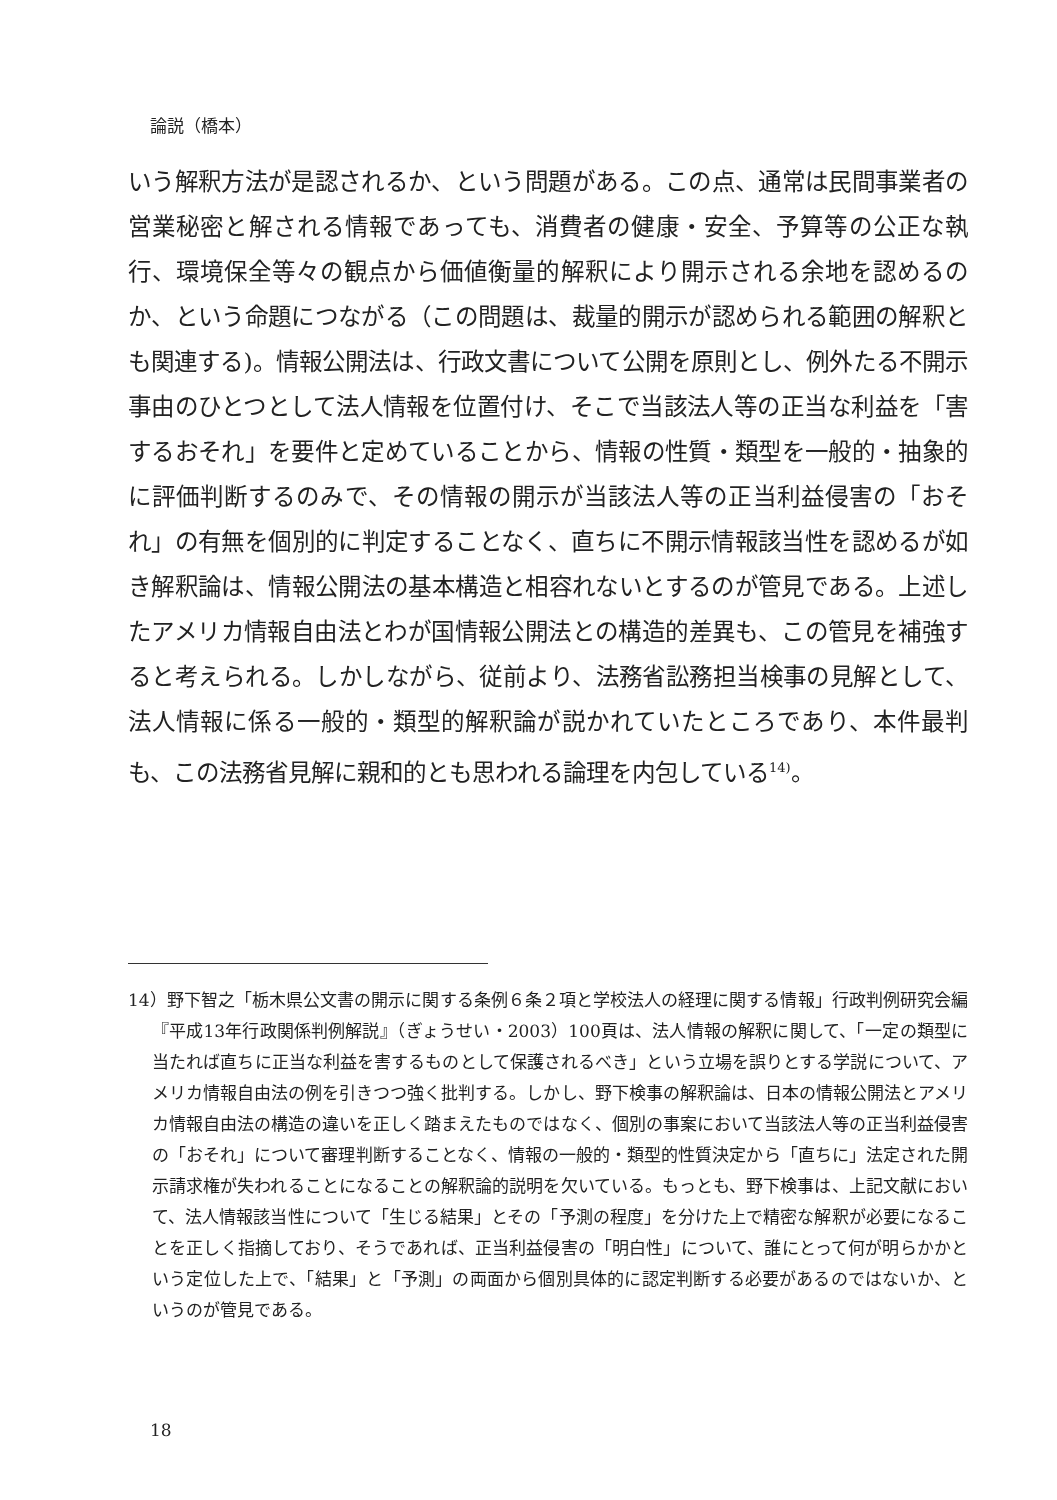論説（橋本）
いう解釈方法が是認されるか、という問題がある。この点、通常は民間事業者の営業秘密と解される情報であっても、消費者の健康・安全、予算等の公正な執行、環境保全等々の観点から価値衡量的解釈により開示される余地を認めるのか、という命題につながる（この問題は、裁量的開示が認められる範囲の解釈とも関連する)。情報公開法は、行政文書について公開を原則とし、例外たる不開示事由のひとつとして法人情報を位置付け、そこで当該法人等の正当な利益を「害するおそれ」を要件と定めていることから、情報の性質・類型を一般的・抽象的に評価判断するのみで、その情報の開示が当該法人等の正当利益侵害の「おそれ」の有無を個別的に判定することなく、直ちに不開示情報該当性を認めるが如き解釈論は、情報公開法の基本構造と相容れないとするのが管見である。上述したアメリカ情報自由法とわが国情報公開法との構造的差異も、この管見を補強すると考えられる。しかしながら、従前より、法務省訟務担当検事の見解として、法人情報に係る一般的・類型的解釈論が説かれていたところであり、本件最判も、この法務省見解に親和的とも思われる論理を内包している<sup>14)</sup>。
14）野下智之「栃木県公文書の開示に関する条例６条２項と学校法人の経理に関する情報」行政判例研究会編『平成13年行政関係判例解説』（ぎょうせい・2003）100頁は、法人情報の解釈に関して、「一定の類型に当たれば直ちに正当な利益を害するものとして保護されるべき」という立場を誤りとする学説について、アメリカ情報自由法の例を引きつつ強く批判する。しかし、野下検事の解釈論は、日本の情報公開法とアメリカ情報自由法の構造の違いを正しく踏まえたものではなく、個別の事案において当該法人等の正当利益侵害の「おそれ」について審理判断することなく、情報の一般的・類型的性質決定から「直ちに」法定された開示請求権が失われることになることの解釈論的説明を欠いている。もっとも、野下検事は、上記文献において、法人情報該当性について「生じる結果」とその「予測の程度」を分けた上で精密な解釈が必要になることを正しく指摘しており、そうであれば、正当利益侵害の「明白性」について、誰にとって何が明らかかという定位した上で、「結果」と「予測」の両面から個別具体的に認定判断する必要があるのではないか、というのが管見である。
18